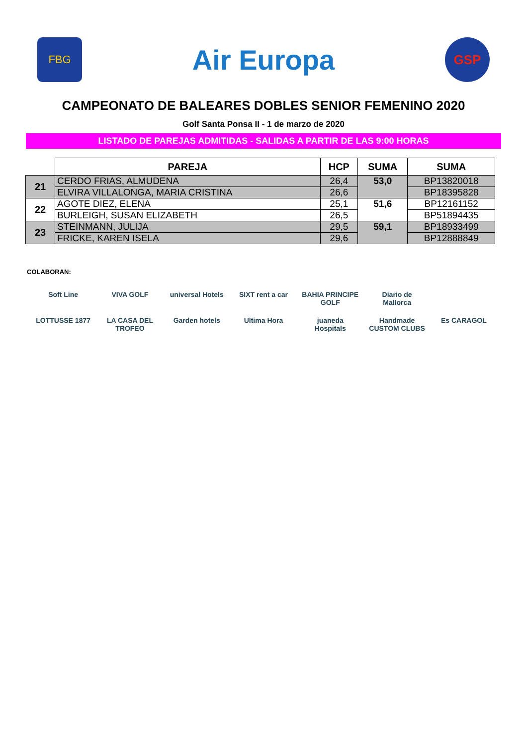FBG
Air Europa
GSP
CAMPEONATO DE BALEARES DOBLES SENIOR FEMENINO 2020
Golf Santa Ponsa II - 1 de marzo de 2020
LISTADO DE PAREJAS ADMITIDAS - SALIDAS A PARTIR DE LAS 9:00 HORAS
| | PAREJA | HCP | SUMA | SUMA |
| --- | --- | --- | --- | --- |
| 21 | CERDO FRIAS, ALMUDENA | 26,4 | 53,0 | BP13820018 |
| | ELVIRA VILLALONGA, MARIA CRISTINA | 26,6 | | BP18395828 |
| 22 | AGOTE DIEZ, ELENA | 25,1 | 51,6 | BP12161152 |
| | BURLEIGH, SUSAN ELIZABETH | 26,5 | | BP51894435 |
| 23 | STEINMANN, JULIJA | 29,5 | 59,1 | BP18933499 |
| | FRICKE, KAREN ISELA | 29,6 | | BP12888849 |
COLABORAN:
Soft Line VIVA GOLF universal Hotels SIXT rent a car BAHIA PRINCIPE GOLF Diario de Mallorca LOTTUSSE 1877 LA CASA DEL TROFEO Garden hotels Ultima Hora juaneda Hospitals Handmade CUSTOM CLUBS Es CARAGOL